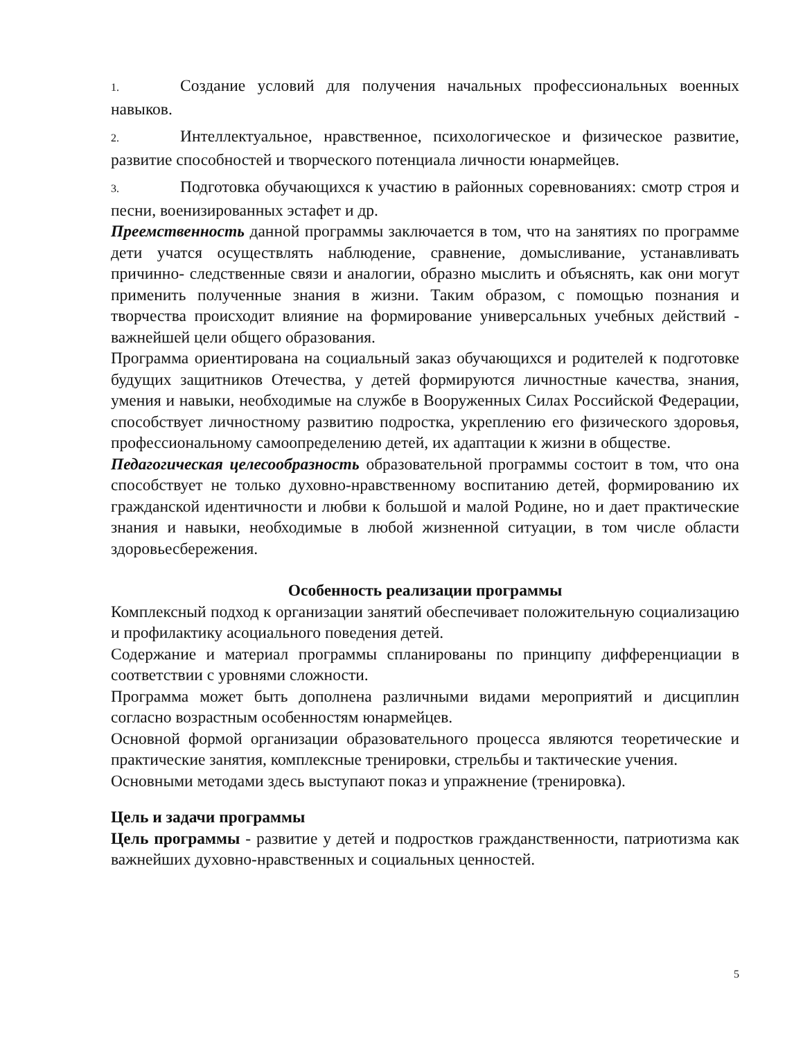1. Создание условий для получения начальных профессиональных военных навыков.
2. Интеллектуальное, нравственное, психологическое и физическое развитие, развитие способностей и творческого потенциала личности юнармейцев.
3. Подготовка обучающихся к участию в районных соревнованиях: смотр строя и песни, военизированных эстафет и др.
Преемственность данной программы заключается в том, что на занятиях по программе дети учатся осуществлять наблюдение, сравнение, домысливание, устанавливать причинно- следственные связи и аналогии, образно мыслить и объяснять, как они могут применить полученные знания в жизни. Таким образом, с помощью познания и творчества происходит влияние на формирование универсальных учебных действий - важнейшей цели общего образования.
Программа ориентирована на социальный заказ обучающихся и родителей к подготовке будущих защитников Отечества, у детей формируются личностные качества, знания, умения и навыки, необходимые на службе в Вооруженных Силах Российской Федерации, способствует личностному развитию подростка, укреплению его физического здоровья, профессиональному самоопределению детей, их адаптации к жизни в обществе.
Педагогическая целесообразность образовательной программы состоит в том, что она способствует не только духовно-нравственному воспитанию детей, формированию их гражданской идентичности и любви к большой и малой Родине, но и дает практические знания и навыки, необходимые в любой жизненной ситуации, в том числе области здоровьесбережения.
Особенность реализации программы
Комплексный подход к организации занятий обеспечивает положительную социализацию и профилактику асоциального поведения детей.
Содержание и материал программы спланированы по принципу дифференциации в соответствии с уровнями сложности.
Программа может быть дополнена различными видами мероприятий и дисциплин согласно возрастным особенностям юнармейцев.
Основной формой организации образовательного процесса являются теоретические и практические занятия, комплексные тренировки, стрельбы и тактические учения.
Основными методами здесь выступают показ и упражнение (тренировка).
Цель и задачи программы
Цель программы - развитие у детей и подростков гражданственности, патриотизма как важнейших духовно-нравственных и социальных ценностей.
5